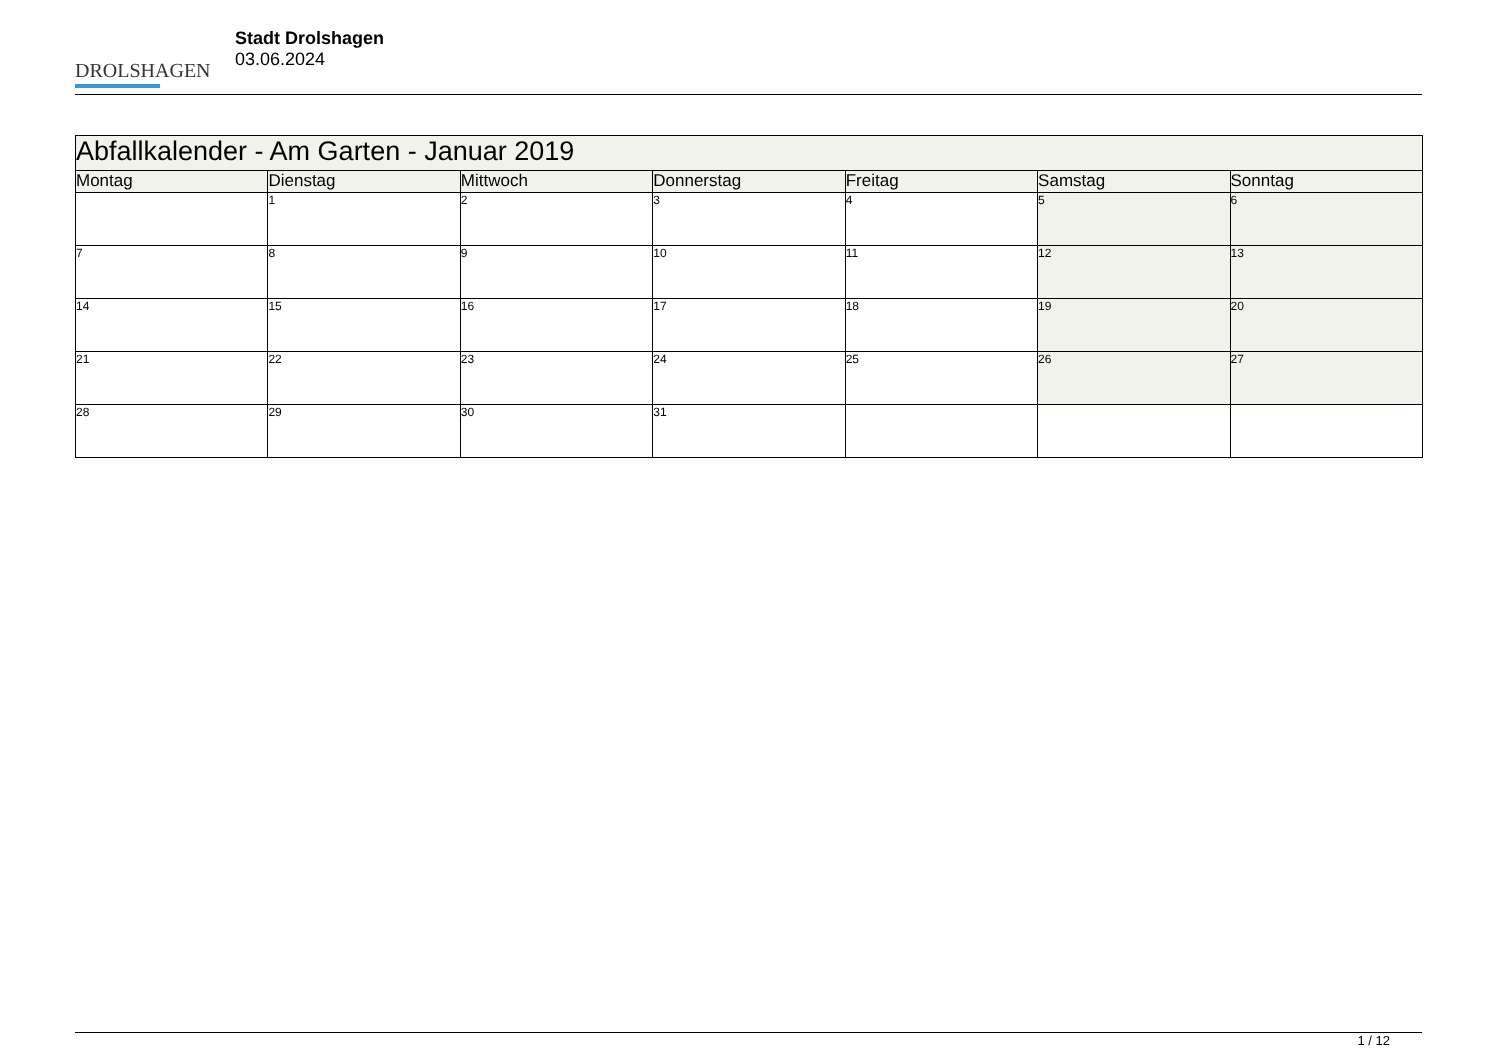DROLSHAGEN
Stadt Drolshagen
03.06.2024
| Abfallkalender - Am Garten - Januar 2019 | | | | | | |
| Montag | Dienstag | Mittwoch | Donnerstag | Freitag | Samstag | Sonntag |
| | 1 | 2 | 3 | 4 | 5 | 6 |
| 7 | 8 | 9 | 10 | 11 | 12 | 13 |
| 14 | 15 | 16 | 17 | 18 | 19 | 20 |
| 21 | 22 | 23 | 24 | 25 | 26 | 27 |
| 28 | 29 | 30 | 31 | | | |
1 / 12